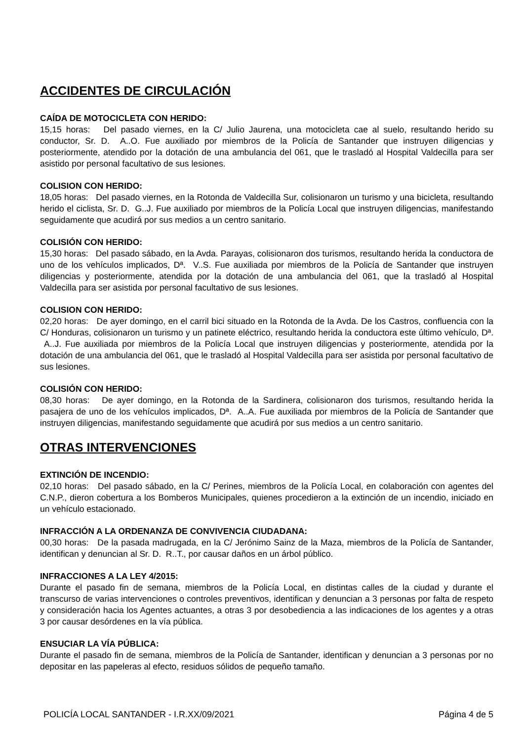ACCIDENTES DE CIRCULACIÓN
CAÍDA DE MOTOCICLETA CON HERIDO:
15,15 horas: Del pasado viernes, en la C/ Julio Jaurena, una motocicleta cae al suelo, resultando herido su conductor, Sr. D. A..O. Fue auxiliado por miembros de la Policía de Santander que instruyen diligencias y posteriormente, atendido por la dotación de una ambulancia del 061, que le trasladó al Hospital Valdecilla para ser asistido por personal facultativo de sus lesiones.
COLISION CON HERIDO:
18,05 horas: Del pasado viernes, en la Rotonda de Valdecilla Sur, colisionaron un turismo y una bicicleta, resultando herido el ciclista, Sr. D. G..J. Fue auxiliado por miembros de la Policía Local que instruyen diligencias, manifestando seguidamente que acudirá por sus medios a un centro sanitario.
COLISIÓN CON HERIDO:
15,30 horas: Del pasado sábado, en la Avda. Parayas, colisionaron dos turismos, resultando herida la conductora de uno de los vehículos implicados, Dª. V..S. Fue auxiliada por miembros de la Policía de Santander que instruyen diligencias y posteriormente, atendida por la dotación de una ambulancia del 061, que la trasladó al Hospital Valdecilla para ser asistida por personal facultativo de sus lesiones.
COLISION CON HERIDO:
02,20 horas: De ayer domingo, en el carril bici situado en la Rotonda de la Avda. De los Castros, confluencia con la C/ Honduras, colisionaron un turismo y un patinete eléctrico, resultando herida la conductora este último vehículo, Dª. A..J. Fue auxiliada por miembros de la Policía Local que instruyen diligencias y posteriormente, atendida por la dotación de una ambulancia del 061, que le trasladó al Hospital Valdecilla para ser asistida por personal facultativo de sus lesiones.
COLISIÓN CON HERIDO:
08,30 horas: De ayer domingo, en la Rotonda de la Sardinera, colisionaron dos turismos, resultando herida la pasajera de uno de los vehículos implicados, Dª. A..A. Fue auxiliada por miembros de la Policía de Santander que instruyen diligencias, manifestando seguidamente que acudirá por sus medios a un centro sanitario.
OTRAS INTERVENCIONES
EXTINCIÓN DE INCENDIO:
02,10 horas: Del pasado sábado, en la C/ Perines, miembros de la Policía Local, en colaboración con agentes del C.N.P., dieron cobertura a los Bomberos Municipales, quienes procedieron a la extinción de un incendio, iniciado en un vehículo estacionado.
INFRACCIÓN A LA ORDENANZA DE CONVIVENCIA CIUDADANA:
00,30 horas: De la pasada madrugada, en la C/ Jerónimo Sainz de la Maza, miembros de la Policía de Santander, identifican y denuncian al Sr. D. R..T., por causar daños en un árbol público.
INFRACCIONES A LA LEY 4/2015:
Durante el pasado fin de semana, miembros de la Policía Local, en distintas calles de la ciudad y durante el transcurso de varias intervenciones o controles preventivos, identifican y denuncian a 3 personas por falta de respeto y consideración hacia los Agentes actuantes, a otras 3 por desobediencia a las indicaciones de los agentes y a otras 3 por causar desórdenes en la vía pública.
ENSUCIAR LA VÍA PÚBLICA:
Durante el pasado fin de semana, miembros de la Policía de Santander, identifican y denuncian a 3 personas por no depositar en las papeleras al efecto, residuos sólidos de pequeño tamaño.
POLICÍA LOCAL SANTANDER - I.R.XX/09/2021 Página 4 de 5